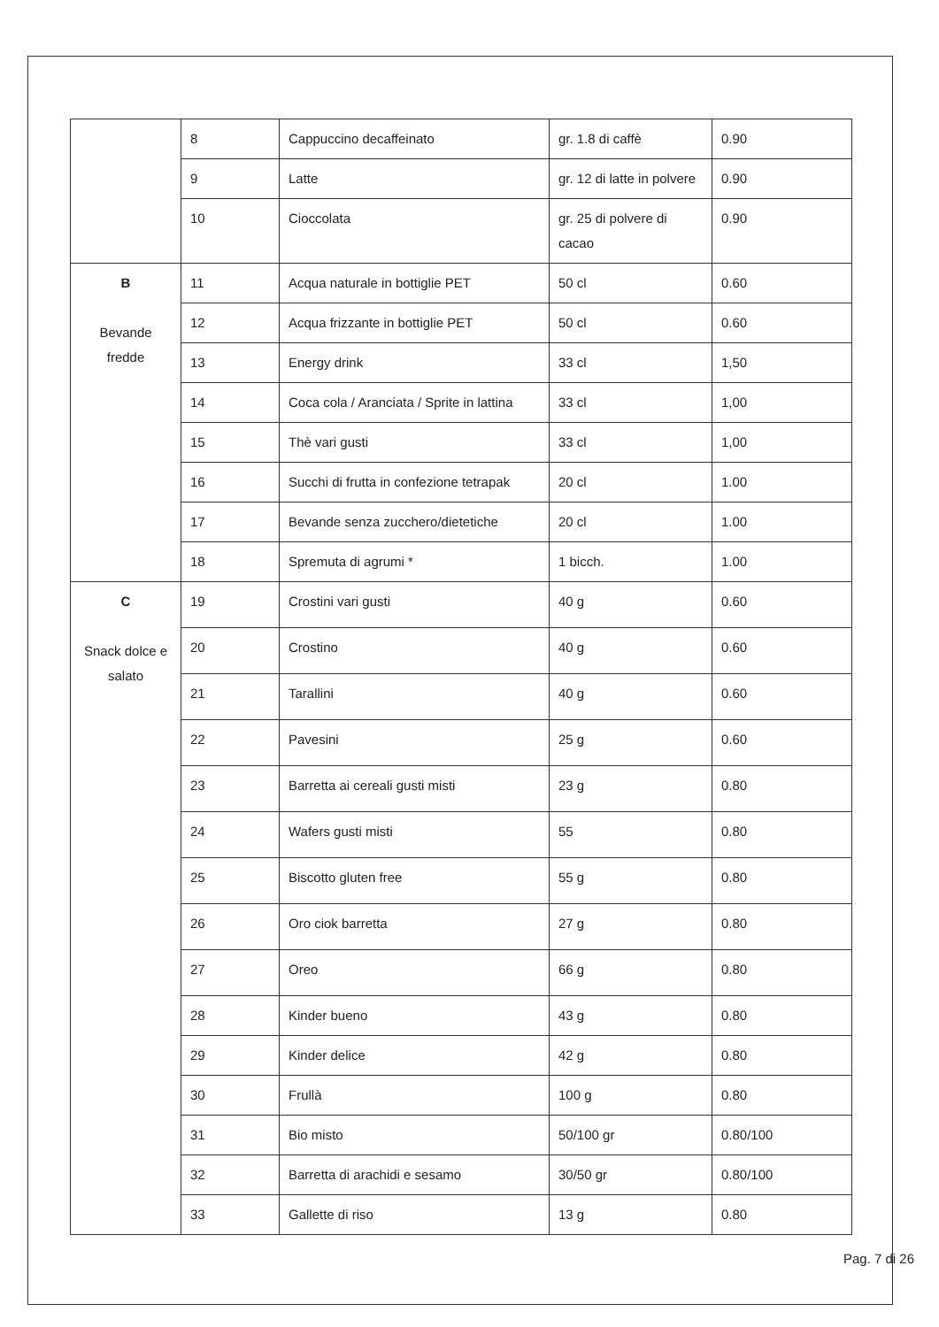| | 8 | Cappuccino decaffeinato | gr. 1.8 di caffè | 0.90 |
| | 9 | Latte | gr. 12 di latte in polvere | 0.90 |
| | 10 | Cioccolata | gr. 25 di polvere di cacao | 0.90 |
| B Bevande fredde | 11 | Acqua naturale in bottiglie PET | 50 cl | 0.60 |
| | 12 | Acqua frizzante in bottiglie PET | 50 cl | 0.60 |
| | 13 | Energy drink | 33 cl | 1,50 |
| | 14 | Coca cola / Aranciata / Sprite in lattina | 33 cl | 1,00 |
| | 15 | Thè vari gusti | 33 cl | 1,00 |
| | 16 | Succhi di frutta in confezione tetrapak | 20 cl | 1.00 |
| | 17 | Bevande senza zucchero/dietetiche | 20 cl | 1.00 |
| | 18 | Spremuta di agrumi * | 1 bicch. | 1.00 |
| C Snack dolce e salato | 19 | Crostini vari gusti | 40 g | 0.60 |
| | 20 | Crostino | 40 g | 0.60 |
| | 21 | Tarallini | 40 g | 0.60 |
| | 22 | Pavesini | 25 g | 0.60 |
| | 23 | Barretta ai cereali gusti misti | 23 g | 0.80 |
| | 24 | Wafers gusti misti | 55 | 0.80 |
| | 25 | Biscotto gluten free | 55 g | 0.80 |
| | 26 | Oro ciok barretta | 27 g | 0.80 |
| | 27 | Oreo | 66 g | 0.80 |
| | 28 | Kinder bueno | 43 g | 0.80 |
| | 29 | Kinder delice | 42 g | 0.80 |
| | 30 | Frullà | 100 g | 0.80 |
| | 31 | Bio misto | 50/100 gr | 0.80/100 |
| | 32 | Barretta di arachidi e sesamo | 30/50 gr | 0.80/100 |
| | 33 | Gallette di riso | 13 g | 0.80 |
Pag. 7 di 26